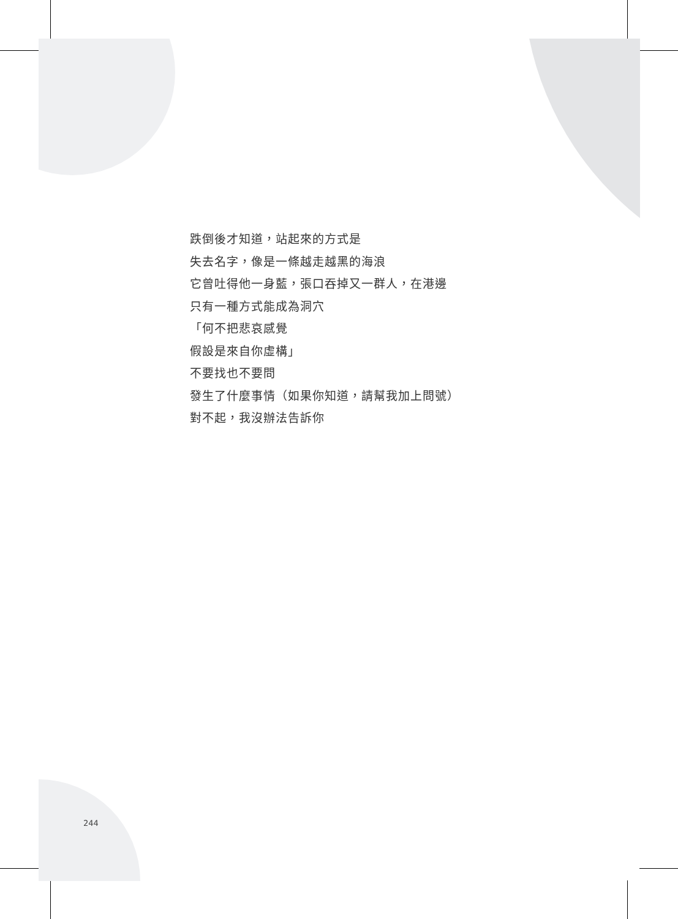跌倒後才知道，站起來的方式是
失去名字，像是一條越走越黑的海浪
它曾吐得他一身藍，張口吞掉又一群人，在港邊
只有一種方式能成為洞穴
「何不把悲哀感覺
假設是來自你虛構」
不要找也不要問
發生了什麼事情（如果你知道，請幫我加上問號）
對不起，我沒辦法告訴你
244